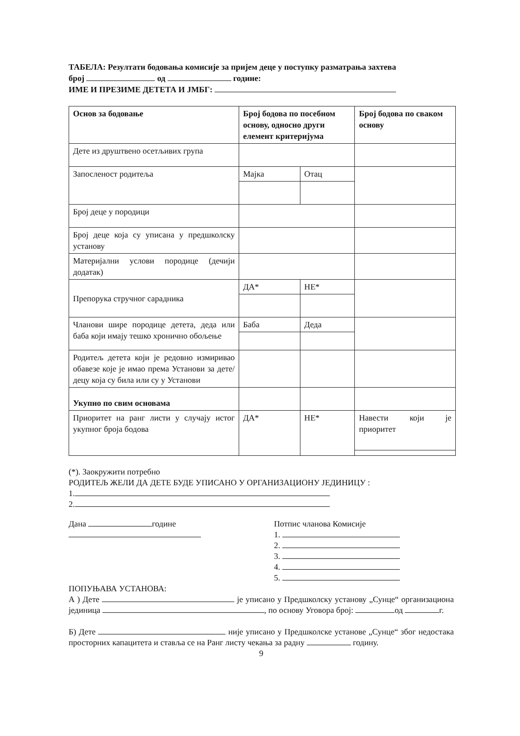ТАБЕЛА: Резултати бодовања комисије за пријем деце у поступку разматрања захтева
број од године:
ИМЕ И ПРЕЗИМЕ ДЕТЕТА И ЈМБГ:
| Основ за бодовање | Број бодова по посебном основу, односно други елемент критеријума | | Број бодова по сваком основу |
| --- | --- | --- | --- |
| Дете из друштвено осетљивих група | | | |
| Запосленост родитеља | Мајка | Отац | |
| Број деце у породици | | | |
| Број деце која су уписана у предшколску установу | | | |
| Материјални услови породице (дечији додатак) | | | |
| Препорука стручног сарадника | ДА* | НЕ* | |
| Чланови шире породице детета, деда или баба који имају тешко хронично обољење | Баба | Деда | |
| Родитељ детета који је редовно измиривао обавезе које је имао према Установи за дете/децу која су била или су у Установи | | | |
| Укупно по свим основама | | | |
| Приоритет на ранг листи у случају истог укупног броја бодова | ДА* | НЕ* | Навести који је приоритет |
(*). Заокружити потребно
РОДИТЕЉ ЖЕЛИ ДА ДЕТЕ БУДЕ УПИСАНО У ОРГАНИЗАЦИОНУ ЈЕДИНИЦУ :
1.
2.
Дана године Потпис чланова Комисије
1.
2.
3.
4.
5.
ПОПУЊАВА УСТАНОВА:
А ) Дете је уписано у Предшколску установу „Сунце“ организациона јединица , по основу Уговора број: од г.
Б) Дете није уписано у Предшколске установе „Сунце“ због недостака просторних капацитета и ставља се на Ранг листу чекања за радну годину.
9